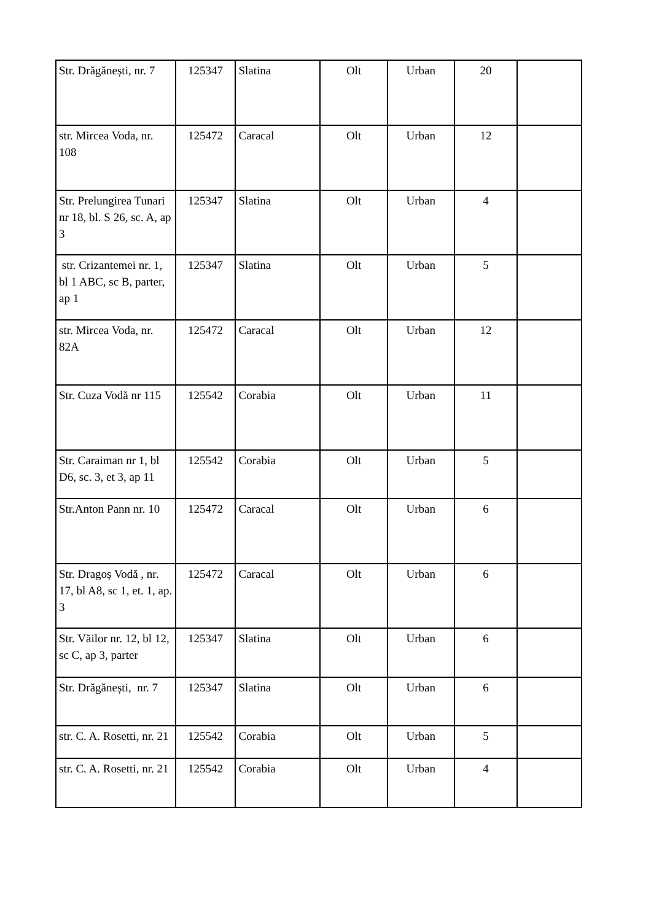| Str. Drăgănești, nr. 7 | 125347 | Slatina | Olt | Urban | 20 | |
| str. Mircea Voda, nr. 108 | 125472 | Caracal | Olt | Urban | 12 | |
| Str. Prelungirea Tunari nr 18, bl. S 26, sc. A, ap 3 | 125347 | Slatina | Olt | Urban | 4 | |
| str. Crizantemei nr. 1, bl 1 ABC, sc B, parter, ap 1 | 125347 | Slatina | Olt | Urban | 5 | |
| str. Mircea Voda, nr. 82A | 125472 | Caracal | Olt | Urban | 12 | |
| Str. Cuza Vodă nr 115 | 125542 | Corabia | Olt | Urban | 11 | |
| Str. Caraiman nr 1, bl D6, sc. 3, et 3, ap 11 | 125542 | Corabia | Olt | Urban | 5 | |
| Str.Anton Pann nr. 10 | 125472 | Caracal | Olt | Urban | 6 | |
| Str. Dragoș Vodă , nr. 17, bl A8, sc 1, et. 1, ap. 3 | 125472 | Caracal | Olt | Urban | 6 | |
| Str. Văilor nr. 12, bl 12, sc C, ap 3, parter | 125347 | Slatina | Olt | Urban | 6 | |
| Str. Drăgănești, nr. 7 | 125347 | Slatina | Olt | Urban | 6 | |
| str. C. A. Rosetti, nr. 21 | 125542 | Corabia | Olt | Urban | 5 | |
| str. C. A. Rosetti, nr. 21 | 125542 | Corabia | Olt | Urban | 4 | |